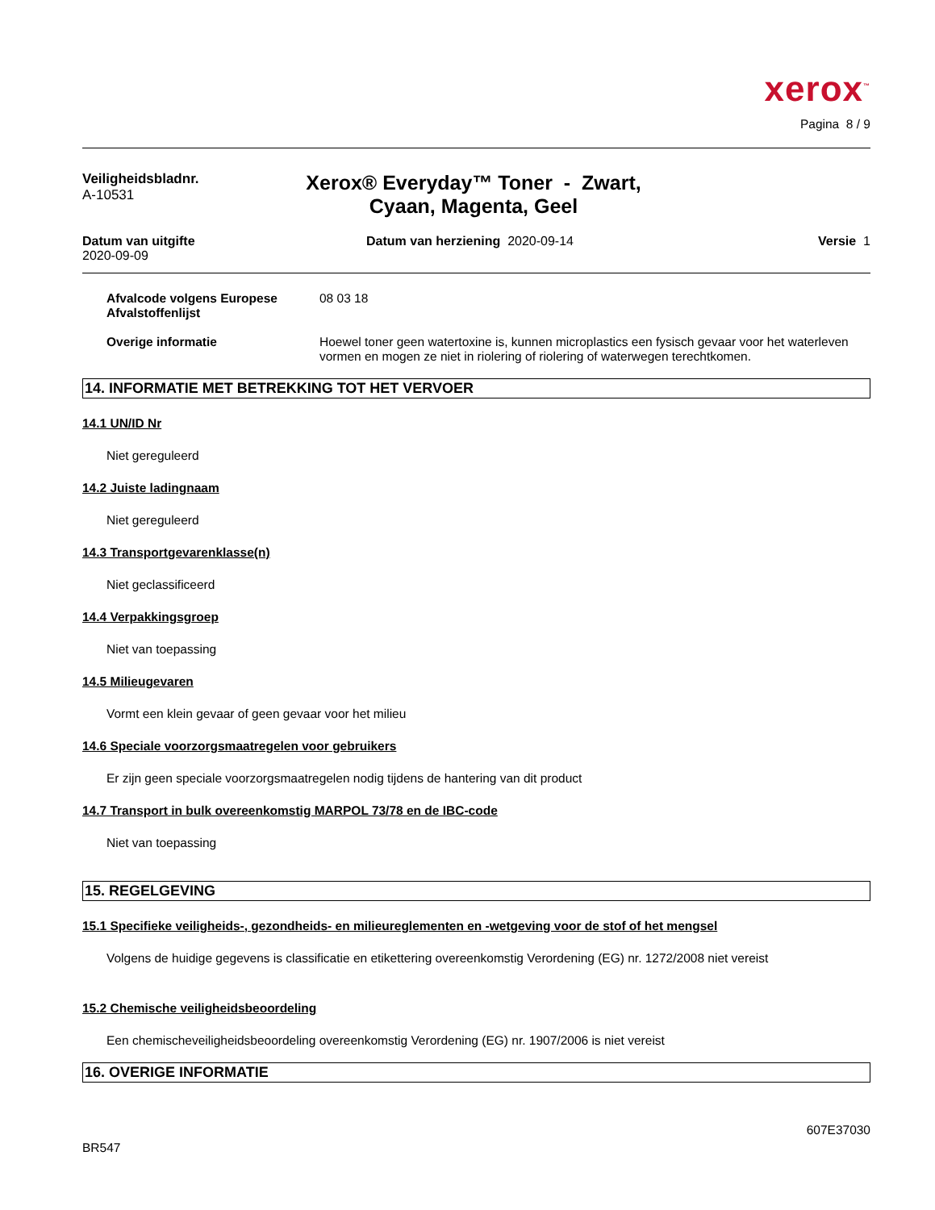xerox<sup>™</sup>
Pagina 8 / 9
Veiligheidsbladnr.
A-10531
Xerox® Everyday™ Toner - Zwart, Cyaan, Magenta, Geel
Datum van uitgifte
2020-09-09
Datum van herziening 2020-09-14
Versie 1
Afvalcode volgens Europese Afvalstoffenlijst
08 03 18
Overige informatie Hoewel toner geen watertoxine is, kunnen microplastics een fysisch gevaar voor het waterleven vormen en mogen ze niet in riolering of riolering of waterwegen terechtkomen.
14. INFORMATIE MET BETREKKING TOT HET VERVOER
14.1 UN/ID Nr
Niet gereguleerd
14.2 Juiste ladingnaam
Niet gereguleerd
14.3 Transportgevarenklasse(n)
Niet geclassificeerd
14.4 Verpakkingsgroep
Niet van toepassing
14.5 Milieugevaren
Vormt een klein gevaar of geen gevaar voor het milieu
14.6 Speciale voorzorgsmaatregelen voor gebruikers
Er zijn geen speciale voorzorgsmaatregelen nodig tijdens de hantering van dit product
14.7 Transport in bulk overeenkomstig MARPOL 73/78 en de IBC-code
Niet van toepassing
15. REGELGEVING
15.1 Specifieke veiligheids-, gezondheids- en milieureglementen en -wetgeving voor de stof of het mengsel
Volgens de huidige gegevens is classificatie en etikettering overeenkomstig Verordening (EG) nr. 1272/2008 niet vereist
15.2 Chemische veiligheidsbeoordeling
Een chemischeveiligheidsbeoordeling overeenkomstig Verordening (EG) nr. 1907/2006 is niet vereist
16. OVERIGE INFORMATIE
607E37030
BR547